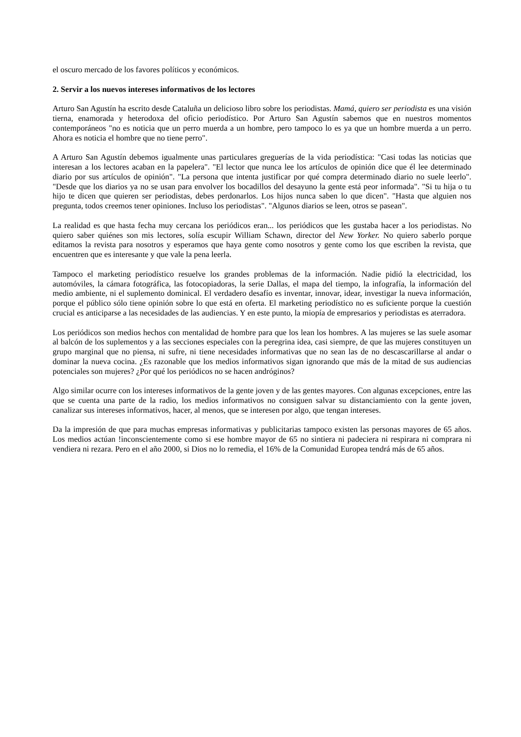el oscuro mercado de los favores políticos y económicos.
2. Servir a los nuevos intereses informativos de los lectores
Arturo San Agustín ha escrito desde Cataluña un delicioso libro sobre los periodistas. Mamá, quiero ser periodista es una visión tierna, enamorada y heterodoxa del oficio periodístico. Por Arturo San Agustín sabemos que en nuestros momentos contemporáneos "no es noticia que un perro muerda a un hombre, pero tampoco lo es ya que un hombre muerda a un perro. Ahora es noticia el hombre que no tiene perro".
A Arturo San Agustín debemos igualmente unas particulares greguerías de la vida periodística: "Casi todas las noticias que interesan a los lectores acaban en la papelera". "El lector que nunca lee los artículos de opinión dice que él lee determinado diario por sus artículos de opinión". "La persona que intenta justificar por qué compra determinado diario no suele leerlo". "Desde que los diarios ya no se usan para envolver los bocadillos del desayuno la gente está peor informada". "Si tu hija o tu hijo te dicen que quieren ser periodistas, debes perdonarlos. Los hijos nunca saben lo que dicen". "Hasta que alguien nos pregunta, todos creemos tener opiniones. Incluso los periodistas". "Algunos diarios se leen, otros se pasean".
La realidad es que hasta fecha muy cercana los periódicos eran... los periódicos que les gustaba hacer a los periodistas. No quiero saber quiénes son mis lectores, solía escupir William Schawn, director del New Yorker. No quiero saberlo porque editamos la revista para nosotros y esperamos que haya gente como nosotros y gente como los que escriben la revista, que encuentren que es interesante y que vale la pena leerla.
Tampoco el marketing periodístico resuelve los grandes problemas de la información. Nadie pidió la electricidad, los automóviles, la cámara fotográfica, las fotocopiadoras, la serie Dallas, el mapa del tiempo, la infografía, la información del medio ambiente, ni el suplemento dominical. El verdadero desafío es inventar, innovar, idear, investigar la nueva información, porque el público sólo tiene opinión sobre lo que está en oferta. El marketing periodístico no es suficiente porque la cuestión crucial es anticiparse a las necesidades de las audiencias. Y en este punto, la miopía de empresarios y periodistas es aterradora.
Los periódicos son medios hechos con mentalidad de hombre para que los lean los hombres. A las mujeres se las suele asomar al balcón de los suplementos y a las secciones especiales con la peregrina idea, casi siempre, de que las mujeres constituyen un grupo marginal que no piensa, ni sufre, ni tiene necesidades informativas que no sean las de no descascarillarse al andar o dominar la nueva cocina. ¿Es razonable que los medios informativos sigan ignorando que más de la mitad de sus audiencias potenciales son mujeres? ¿Por qué los periódicos no se hacen andróginos?
Algo similar ocurre con los intereses informativos de la gente joven y de las gentes mayores. Con algunas excepciones, entre las que se cuenta una parte de la radio, los medios informativos no consiguen salvar su distanciamiento con la gente joven, canalizar sus intereses informativos, hacer, al menos, que se interesen por algo, que tengan intereses.
Da la impresión de que para muchas empresas informativas y publicitarias tampoco existen las personas mayores de 65 años. Los medios actúan !inconscientemente como si ese hombre mayor de 65 no sintiera ni padeciera ni respirara ni comprara ni vendiera ni rezara. Pero en el año 2000, si Dios no lo remedia, el 16% de la Comunidad Europea tendrá más de 65 años.